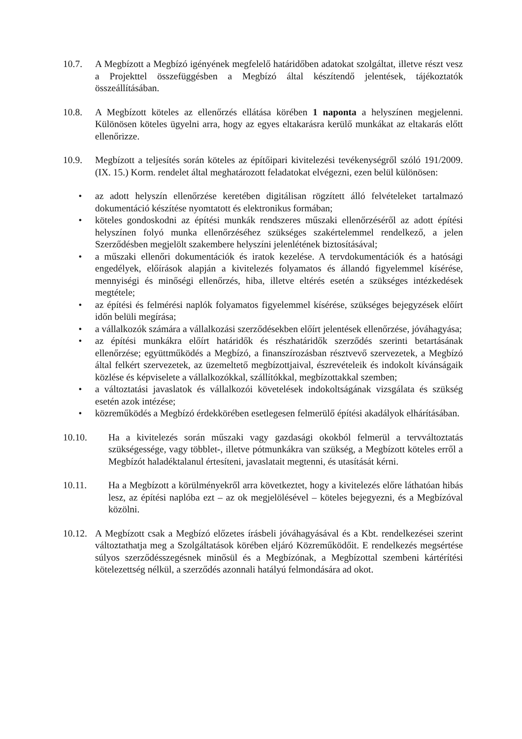10.7. A Megbízott a Megbízó igényének megfelelő határidőben adatokat szolgáltat, illetve részt vesz a Projekttel összefüggésben a Megbízó által készítendő jelentések, tájékoztatók összeállításában.
10.8. A Megbízott köteles az ellenőrzés ellátása körében 1 naponta a helyszínen megjelenni. Különösen köteles ügyelni arra, hogy az egyes eltakarásra kerülő munkákat az eltakarás előtt ellenőrizze.
10.9. Megbízott a teljesítés során köteles az építőipari kivitelezési tevékenységről szóló 191/2009. (IX. 15.) Korm. rendelet által meghatározott feladatokat elvégezni, ezen belül különösen:
• az adott helyszín ellenőrzése keretében digitálisan rögzített álló felvételeket tartalmazó dokumentáció készítése nyomtatott és elektronikus formában;
• köteles gondoskodni az építési munkák rendszeres műszaki ellenőrzéséről az adott építési helyszínen folyó munka ellenőrzéséhez szükséges szakértelemmel rendelkező, a jelen Szerződésben megjelölt szakembere helyszíni jelenlétének biztosításával;
• a műszaki ellenőri dokumentációk és iratok kezelése. A tervdokumentációk és a hatósági engedélyek, előírások alapján a kivitelezés folyamatos és állandó figyelemmel kísérése, mennyiségi és minőségi ellenőrzés, hiba, illetve eltérés esetén a szükséges intézkedések megtétele;
• az építési és felmérési naplók folyamatos figyelemmel kísérése, szükséges bejegyzések előírt időn belüli megírása;
• a vállalkozók számára a vállalkozási szerződésekben előírt jelentések ellenőrzése, jóváhagyása;
• az építési munkákra előírt határidők és részhatáridők szerződés szerinti betartásának ellenőrzése; együttműködés a Megbízó, a finanszírozásban résztvevő szervezetek, a Megbízó által felkért szervezetek, az üzemeltető megbízottjaival, észrevételeik és indokolt kívánságaik közlése és képviselete a vállalkozókkal, szállítókkal, megbízottakkal szemben;
• a változtatási javaslatok és vállalkozói követelések indokoltságának vizsgálata és szükség esetén azok intézése;
• közreműködés a Megbízó érdekkörében esetlegesen felmerülő építési akadályok elhárításában.
10.10. Ha a kivitelezés során műszaki vagy gazdasági okokból felmerül a tervváltoztatás szükségessége, vagy többlet-, illetve pótmunkákra van szükség, a Megbízott köteles erről a Megbízót haladéktalanul értesíteni, javaslatait megtenni, és utasítását kérni.
10.11. Ha a Megbízott a körülményekről arra következtet, hogy a kivitelezés előre láthatóan hibás lesz, az építési naplóba ezt – az ok megjelölésével – köteles bejegyezni, és a Megbízóval közölni.
10.12.
A Megbízott csak a Megbízó előzetes írásbeli jóváhagyásával és a Kbt. rendelkezései szerint változtathatja meg a Szolgáltatások körében eljáró Közreműködőit. E rendelkezés megsértése súlyos szerződésszegésnek minősül és a Megbízónak, a Megbízottal szembeni kártérítési kötelezettség nélkül, a szerződés azonnali hatályú felmondására ad okot.